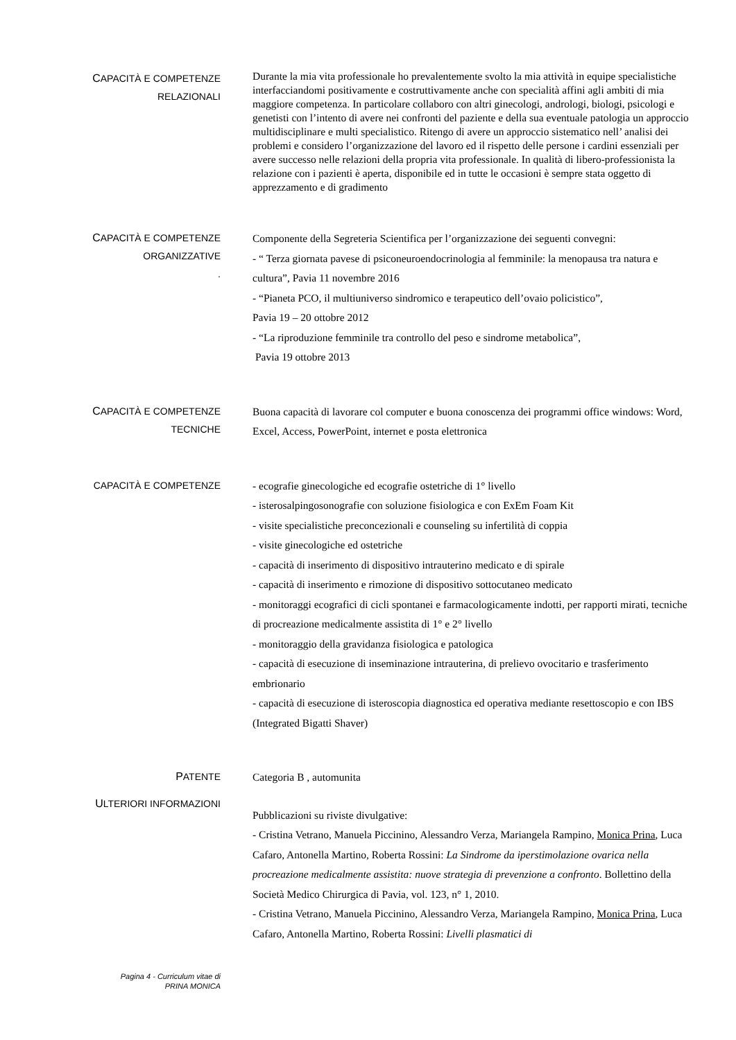CAPACITÀ E COMPETENZE
RELAZIONALI
Durante la mia vita professionale ho prevalentemente svolto la mia attività in equipe specialistiche interfacciandomi positivamente e costruttivamente anche con specialità affini agli ambiti di mia maggiore competenza. In particolare collaboro con altri ginecologi, andrologi, biologi, psicologi e genetisti con l’intento di avere nei confronti del paziente e della sua eventuale patologia un approccio multidisciplinare e multi specialistico. Ritengo di avere un approccio sistematico nell’ analisi dei problemi e considero l’organizzazione del lavoro ed il rispetto delle persone i cardini essenziali per avere successo nelle relazioni della propria vita professionale. In qualità di libero-professionista la relazione con i pazienti è aperta, disponibile ed in tutte le occasioni è sempre stata oggetto di apprezzamento e di gradimento
CAPACITÀ E COMPETENZE
ORGANIZZATIVE
.
Componente della Segreteria Scientifica per l’organizzazione dei seguenti convegni:
- “ Terza giornata pavese di psiconeuroendocrinologia al femminile: la menopausa tra natura e cultura”, Pavia 11 novembre 2016
- “Pianeta PCO, il multiuniverso sindromico e terapeutico dell’ovaio policistico”,
Pavia 19 – 20 ottobre 2012
- “La riproduzione femminile tra controllo del peso e sindrome metabolica”,
Pavia 19 ottobre 2013
CAPACITÀ E COMPETENZE
TECNICHE
Buona capacità di lavorare col computer e buona conoscenza dei programmi office windows: Word, Excel, Access, PowerPoint, internet e posta elettronica
CAPACITÀ E COMPETENZE
- ecografie ginecologiche ed ecografie ostetriche di 1° livello
- isterosalpingosonografie con soluzione fisiologica e con ExEm Foam Kit
- visite specialistiche preconcezionali e counseling su infertilità di coppia
- visite ginecologiche ed ostetriche
- capacità di inserimento di dispositivo intrauterino medicato e di spirale
- capacità di inserimento e rimozione di dispositivo sottocutaneo medicato
- monitoraggi ecografici di cicli spontanei e farmacologicamente indotti, per rapporti mirati, tecniche di procreazione medicalmente assistita di 1° e 2° livello
- monitoraggio della gravidanza fisiologica e patologica
- capacità di esecuzione di inseminazione intrauterina, di prelievo ovocitario e trasferimento embrionario
- capacità di esecuzione di isteroscopia diagnostica ed operativa mediante resettoscopio e con IBS (Integrated Bigatti Shaver)
PATENTE
Categoria B , automunita
ULTERIORI INFORMAZIONI
Pubblicazioni su riviste divulgative:
- Cristina Vetrano, Manuela Piccinino, Alessandro Verza, Mariangela Rampino, Monica Prina, Luca Cafaro, Antonella Martino, Roberta Rossini: La Sindrome da iperstimolazione ovarica nella procreazione medicalmente assistita: nuove strategia di prevenzione a confronto. Bollettino della Società Medico Chirurgica di Pavia, vol. 123, n° 1, 2010.
- Cristina Vetrano, Manuela Piccinino, Alessandro Verza, Mariangela Rampino, Monica Prina, Luca Cafaro, Antonella Martino, Roberta Rossini: Livelli plasmatici di
Pagina 4 - Curriculum vitae di
PRINA MONICA